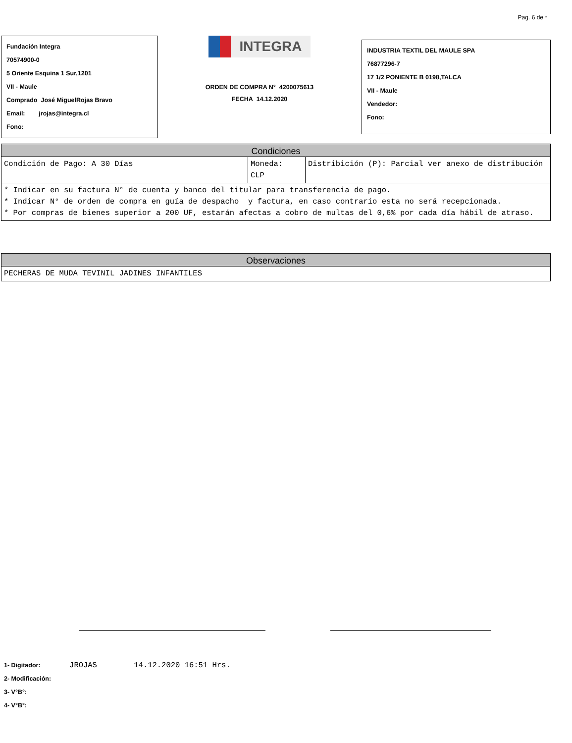Pag. 6 de *
Fundación Integra
70574900-0
5 Oriente Esquina 1 Sur,1201
VII - Maule
Comprado José MiguelRojas Bravo
Email: jrojas@integra.cl
Fono:
INTEGRA
ORDEN DE COMPRA N° 4200075613
FECHA 14.12.2020
INDUSTRIA TEXTIL DEL MAULE SPA
76877296-7
17 1/2 PONIENTE B 0198,TALCA
VII - Maule
Vendedor:
Fono:
| Condiciones | | |
| --- | --- | --- |
| Condición de Pago: A 30 Días | Moneda: CLP | Distribición (P): Parcial ver anexo de distribución |
| * Indicar en su factura N° de cuenta y banco del titular para transferencia de pago. * Indicar N° de orden de compra en guía de despacho y factura, en caso contrario esta no será recepcionada. * Por compras de bienes superior a 200 UF, estarán afectas a cobro de multas del 0,6% por cada día hábil de atraso. | | |
| Observaciones |
| --- |
| PECHERAS DE MUDA TEVINIL JADINES INFANTILES |
1- Digitador: JROJAS 14.12.2020 16:51 Hrs.
2- Modificación:
3- V°B°:
4- V°B°: